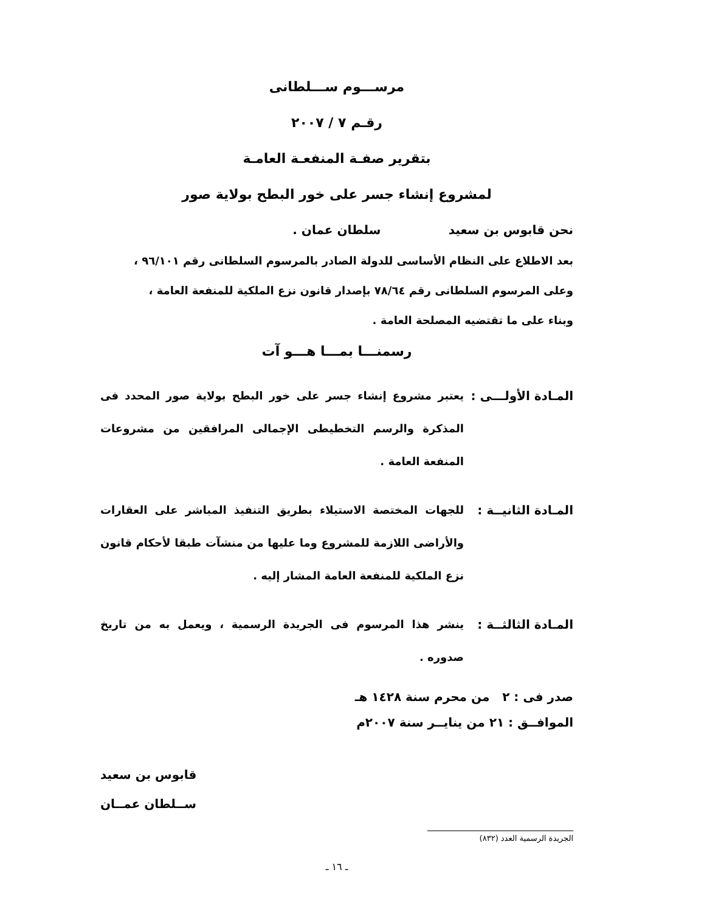مرســـوم ســـلطانى
رقـم ٧ / ٢٠٠٧
بتقرير صفـة المنفعـة العامـة
لمشروع إنشاء جسر على خور البطح بولاية صور
نحن قابوس بن سعيد سلطان عمان .
بعد الاطلاع على النظام الأساسى للدولة الصادر بالمرسوم السلطانى رقم ٩٦/١٠١ ،
وعلى المرسوم السلطانى رقم ٧٨/٦٤ بإصدار قانون نزع الملكية للمنفعة العامة ،
وبناء على ما تقتضيه المصلحة العامة .
رسمنـــا بمـــا هـــو آت
المـادة الأولـــى :
يعتبر مشروع إنشاء جسر على خور البطح بولاية صور المحدد فى المذكرة والرسم التخطيطى الإجمالى المرافقين من مشروعات المنفعة العامة .
المـادة الثانيــة :
للجهات المختصة الاستيلاء بطريق التنفيذ المباشر على العقارات والأراضى اللازمة للمشروع وما عليها من منشآت طبقا لأحكام قانون نزع الملكية للمنفعة العامة المشار إليه .
المـادة الثالثــة :
ينشر هذا المرسوم فى الجريدة الرسمية ، ويعمل به من تاريخ صدوره .
صدر فى : ٢ من محرم سنة ١٤٢٨ هـ
الموافــق : ٢١ من ينايــر سنة ٢٠٠٧م
قابوس بن سعيد
ســلطان عمــان
الجريدة الرسمية العدد (٨٣٢)
ـ ١٦ ـ